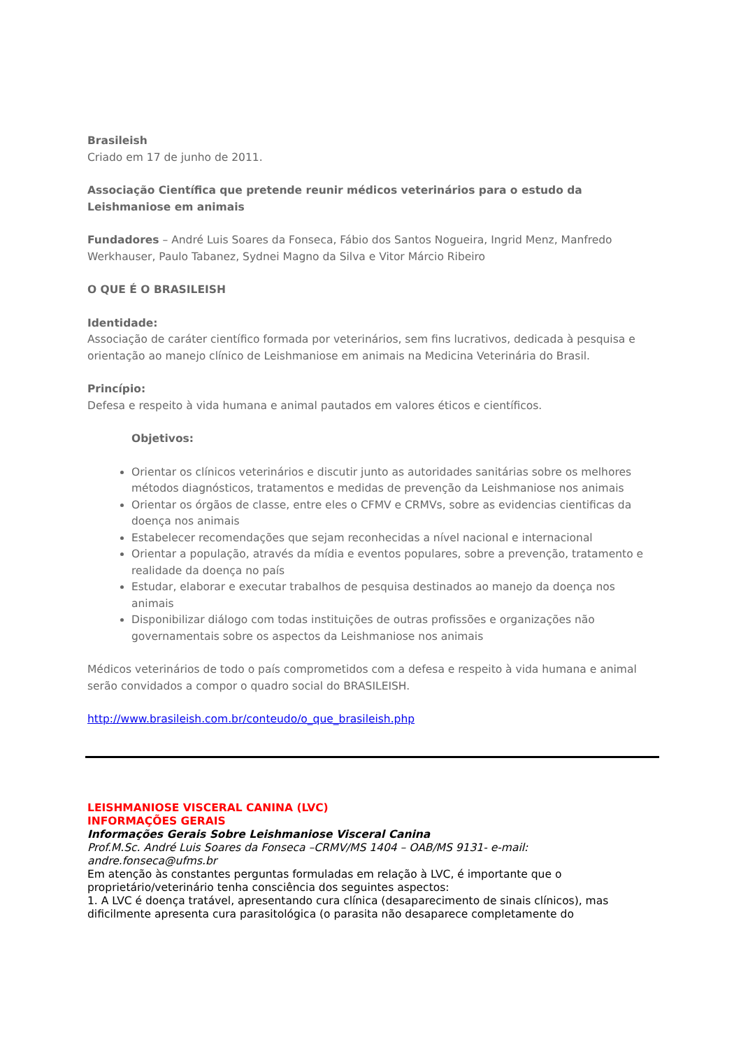Brasileish
Criado em 17 de junho de 2011.
Associação Científica que pretende reunir médicos veterinários para o estudo da Leishmaniose em animais
Fundadores – André Luis Soares da Fonseca, Fábio dos Santos Nogueira, Ingrid Menz, Manfredo Werkhauser, Paulo Tabanez, Sydnei Magno da Silva e Vitor Márcio Ribeiro
O QUE É O BRASILEISH
Identidade:
Associação de caráter científico formada por veterinários, sem fins lucrativos, dedicada à pesquisa e orientação ao manejo clínico de Leishmaniose em animais na Medicina Veterinária do Brasil.
Princípio:
Defesa e respeito à vida humana e animal pautados em valores éticos e científicos.
Objetivos:
Orientar os clínicos veterinários e discutir junto as autoridades sanitárias sobre os melhores métodos diagnósticos, tratamentos e medidas de prevenção da Leishmaniose nos animais
Orientar os órgãos de classe, entre eles o CFMV e CRMVs, sobre as evidencias cientificas da doença nos animais
Estabelecer recomendações que sejam reconhecidas a nível nacional e internacional
Orientar a população, através da mídia e eventos populares, sobre a prevenção, tratamento e realidade da doença no país
Estudar, elaborar e executar trabalhos de pesquisa destinados ao manejo da doença nos animais
Disponibilizar diálogo com todas instituições de outras profissões e organizações não governamentais sobre os aspectos da Leishmaniose nos animais
Médicos veterinários de todo o país comprometidos com a defesa e respeito à vida humana e animal serão convidados a compor o quadro social do BRASILEISH.
http://www.brasileish.com.br/conteudo/o_que_brasileish.php
LEISHMANIOSE VISCERAL CANINA (LVC)
INFORMAÇÕES GERAIS
Informações Gerais Sobre Leishmaniose Visceral Canina
Prof.M.Sc. André Luis Soares da Fonseca –CRMV/MS 1404 – OAB/MS 9131- e-mail: andre.fonseca@ufms.br
Em atenção às constantes perguntas formuladas em relação à LVC, é importante que o proprietário/veterinário tenha consciência dos seguintes aspectos:
1. A LVC é doença tratável, apresentando cura clínica (desaparecimento de sinais clínicos), mas dificilmente apresenta cura parasitológica (o parasita não desaparece completamente do